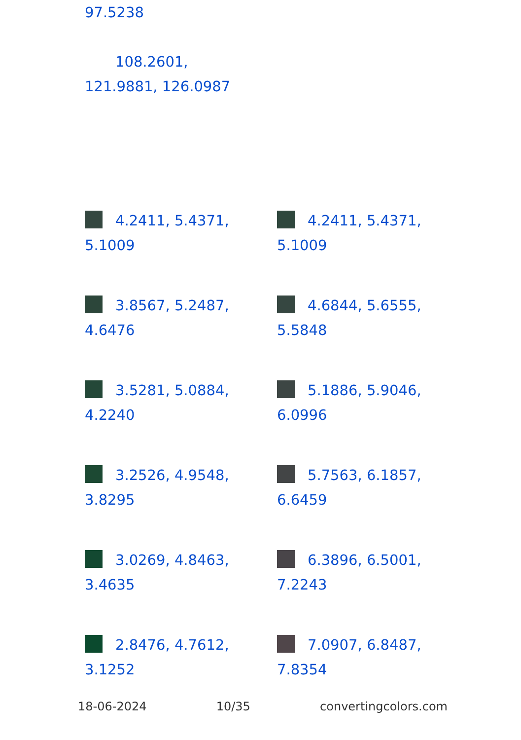97.5238
108.2601,
121.9881, 126.0987
4.2411, 5.4371, 5.1009
4.2411, 5.4371, 5.1009
3.8567, 5.2487, 4.6476
4.6844, 5.6555, 5.5848
3.5281, 5.0884, 4.2240
5.1886, 5.9046, 6.0996
3.2526, 4.9548, 3.8295
5.7563, 6.1857, 6.6459
3.0269, 4.8463, 3.4635
6.3896, 6.5001, 7.2243
2.8476, 4.7612, 3.1252
7.0907, 6.8487, 7.8354
18-06-2024 10/35 convertingcolors.com